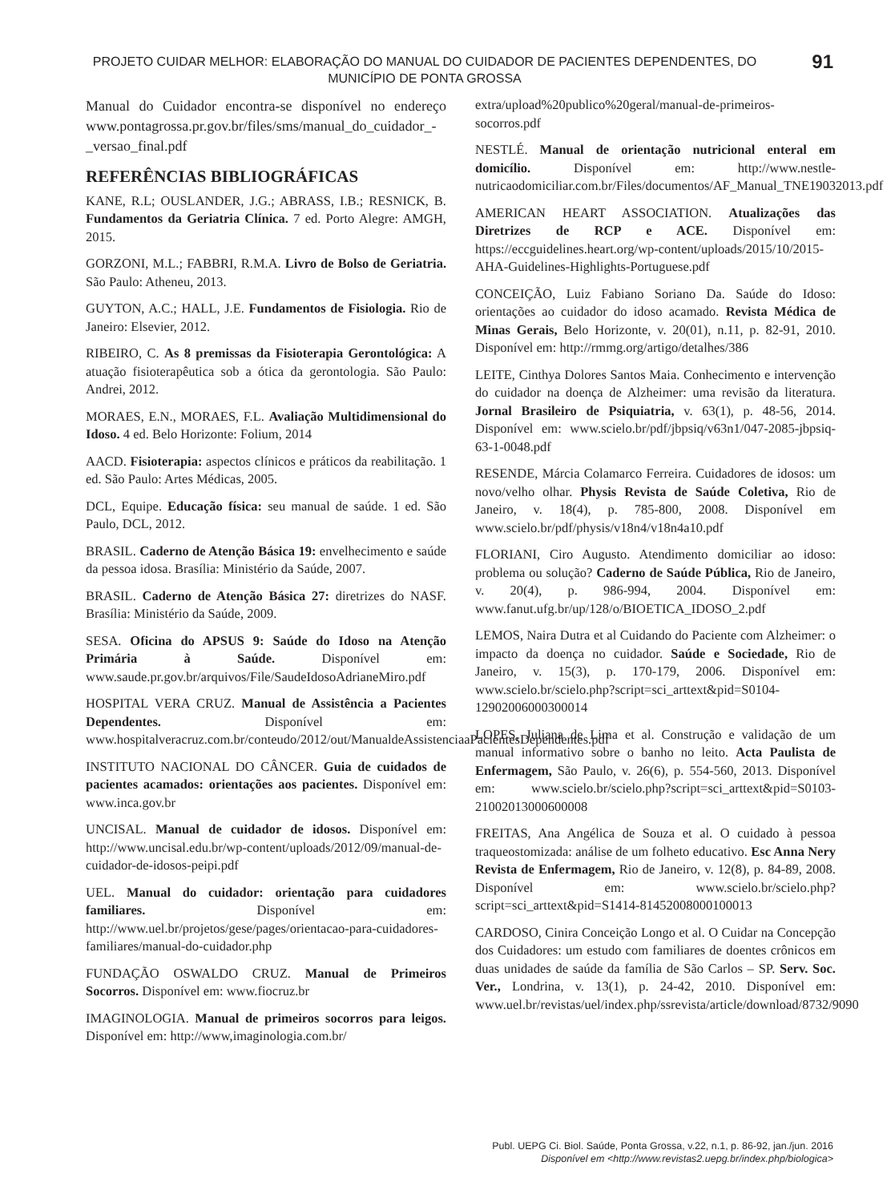PROJETO CUIDAR MELHOR: ELABORAÇÃO DO MANUAL DO CUIDADOR DE PACIENTES DEPENDENTES, DO MUNICÍPIO DE PONTA GROSSA 91
Manual do Cuidador encontra-se disponível no endereço www.pontagrossa.pr.gov.br/files/sms/manual_do_cuidador_-_versao_final.pdf
REFERÊNCIAS BIBLIOGRÁFICAS
KANE, R.L; OUSLANDER, J.G.; ABRASS, I.B.; RESNICK, B. Fundamentos da Geriatria Clínica. 7 ed. Porto Alegre: AMGH, 2015.
GORZONI, M.L.; FABBRI, R.M.A. Livro de Bolso de Geriatria. São Paulo: Atheneu, 2013.
GUYTON, A.C.; HALL, J.E. Fundamentos de Fisiologia. Rio de Janeiro: Elsevier, 2012.
RIBEIRO, C. As 8 premissas da Fisioterapia Gerontológica: A atuação fisioterapêutica sob a ótica da gerontologia. São Paulo: Andrei, 2012.
MORAES, E.N., MORAES, F.L. Avaliação Multidimensional do Idoso. 4 ed. Belo Horizonte: Folium, 2014
AACD. Fisioterapia: aspectos clínicos e práticos da reabilitação. 1 ed. São Paulo: Artes Médicas, 2005.
DCL, Equipe. Educação física: seu manual de saúde. 1 ed. São Paulo, DCL, 2012.
BRASIL. Caderno de Atenção Básica 19: envelhecimento e saúde da pessoa idosa. Brasília: Ministério da Saúde, 2007.
BRASIL. Caderno de Atenção Básica 27: diretrizes do NASF. Brasília: Ministério da Saúde, 2009.
SESA. Oficina do APSUS 9: Saúde do Idoso na Atenção Primária à Saúde. Disponível em: www.saude.pr.gov.br/arquivos/File/SaudeIdosoAdrianeMiro.pdf
HOSPITAL VERA CRUZ. Manual de Assistência a Pacientes Dependentes. Disponível em: www.hospitalveracruz.com.br/conteudo/2012/out/ManualdeAssistenciaaPacientesDependentes.pdf
INSTITUTO NACIONAL DO CÂNCER. Guia de cuidados de pacientes acamados: orientações aos pacientes. Disponível em: www.inca.gov.br
UNCISAL. Manual de cuidador de idosos. Disponível em: http://www.uncisal.edu.br/wp-content/uploads/2012/09/manual-de-cuidador-de-idosos-peipi.pdf
UEL. Manual do cuidador: orientação para cuidadores familiares. Disponível em: http://www.uel.br/projetos/gese/pages/orientacao-para-cuidadores-familiares/manual-do-cuidador.php
FUNDAÇÃO OSWALDO CRUZ. Manual de Primeiros Socorros. Disponível em: www.fiocruz.br
IMAGINOLOGIA. Manual de primeiros socorros para leigos. Disponível em: http://www,imaginologia.com.br/
extra/upload%20publico%20geral/manual-de-primeiros-socorros.pdf
NESTLÉ. Manual de orientação nutricional enteral em domicílio. Disponível em: http://www.nestle-nutricaodomiciliar.com.br/Files/documentos/AF_Manual_TNE19032013.pdf
AMERICAN HEART ASSOCIATION. Atualizações das Diretrizes de RCP e ACE. Disponível em: https://eccguidelines.heart.org/wp-content/uploads/2015/10/2015-AHA-Guidelines-Highlights-Portuguese.pdf
CONCEIÇÃO, Luiz Fabiano Soriano Da. Saúde do Idoso: orientações ao cuidador do idoso acamado. Revista Médica de Minas Gerais, Belo Horizonte, v. 20(01), n.11, p. 82-91, 2010. Disponível em: http://rmmg.org/artigo/detalhes/386
LEITE, Cinthya Dolores Santos Maia. Conhecimento e intervenção do cuidador na doença de Alzheimer: uma revisão da literatura. Jornal Brasileiro de Psiquiatria, v. 63(1), p. 48-56, 2014. Disponível em: www.scielo.br/pdf/jbpsiq/v63n1/047-2085-jbpsiq-63-1-0048.pdf
RESENDE, Márcia Colamarco Ferreira. Cuidadores de idosos: um novo/velho olhar. Physis Revista de Saúde Coletiva, Rio de Janeiro, v. 18(4), p. 785-800, 2008. Disponível em www.scielo.br/pdf/physis/v18n4/v18n4a10.pdf
FLORIANI, Ciro Augusto. Atendimento domiciliar ao idoso: problema ou solução? Caderno de Saúde Pública, Rio de Janeiro, v. 20(4), p. 986-994, 2004. Disponível em: www.fanut.ufg.br/up/128/o/BIOETICA_IDOSO_2.pdf
LEMOS, Naira Dutra et al Cuidando do Paciente com Alzheimer: o impacto da doença no cuidador. Saúde e Sociedade, Rio de Janeiro, v. 15(3), p. 170-179, 2006. Disponível em: www.scielo.br/scielo.php?script=sci_arttext&pid=S0104-12902006000300014
LOPES, Juliana de Lima et al. Construção e validação de um manual informativo sobre o banho no leito. Acta Paulista de Enfermagem, São Paulo, v. 26(6), p. 554-560, 2013. Disponível em: www.scielo.br/scielo.php?script=sci_arttext&pid=S0103-21002013000600008
FREITAS, Ana Angélica de Souza et al. O cuidado à pessoa traqueostomizada: análise de um folheto educativo. Esc Anna Nery Revista de Enfermagem, Rio de Janeiro, v. 12(8), p. 84-89, 2008. Disponível em: www.scielo.br/scielo.php?script=sci_arttext&pid=S1414-81452008000100013
CARDOSO, Cinira Conceição Longo et al. O Cuidar na Concepção dos Cuidadores: um estudo com familiares de doentes crônicos em duas unidades de saúde da família de São Carlos – SP. Serv. Soc. Ver., Londrina, v. 13(1), p. 24-42, 2010. Disponível em: www.uel.br/revistas/uel/index.php/ssrevista/article/download/8732/9090
Publ. UEPG Ci. Biol. Saúde, Ponta Grossa, v.22, n.1, p. 86-92, jan./jun. 2016
Disponível em <http://www.revistas2.uepg.br/index.php/biologica>